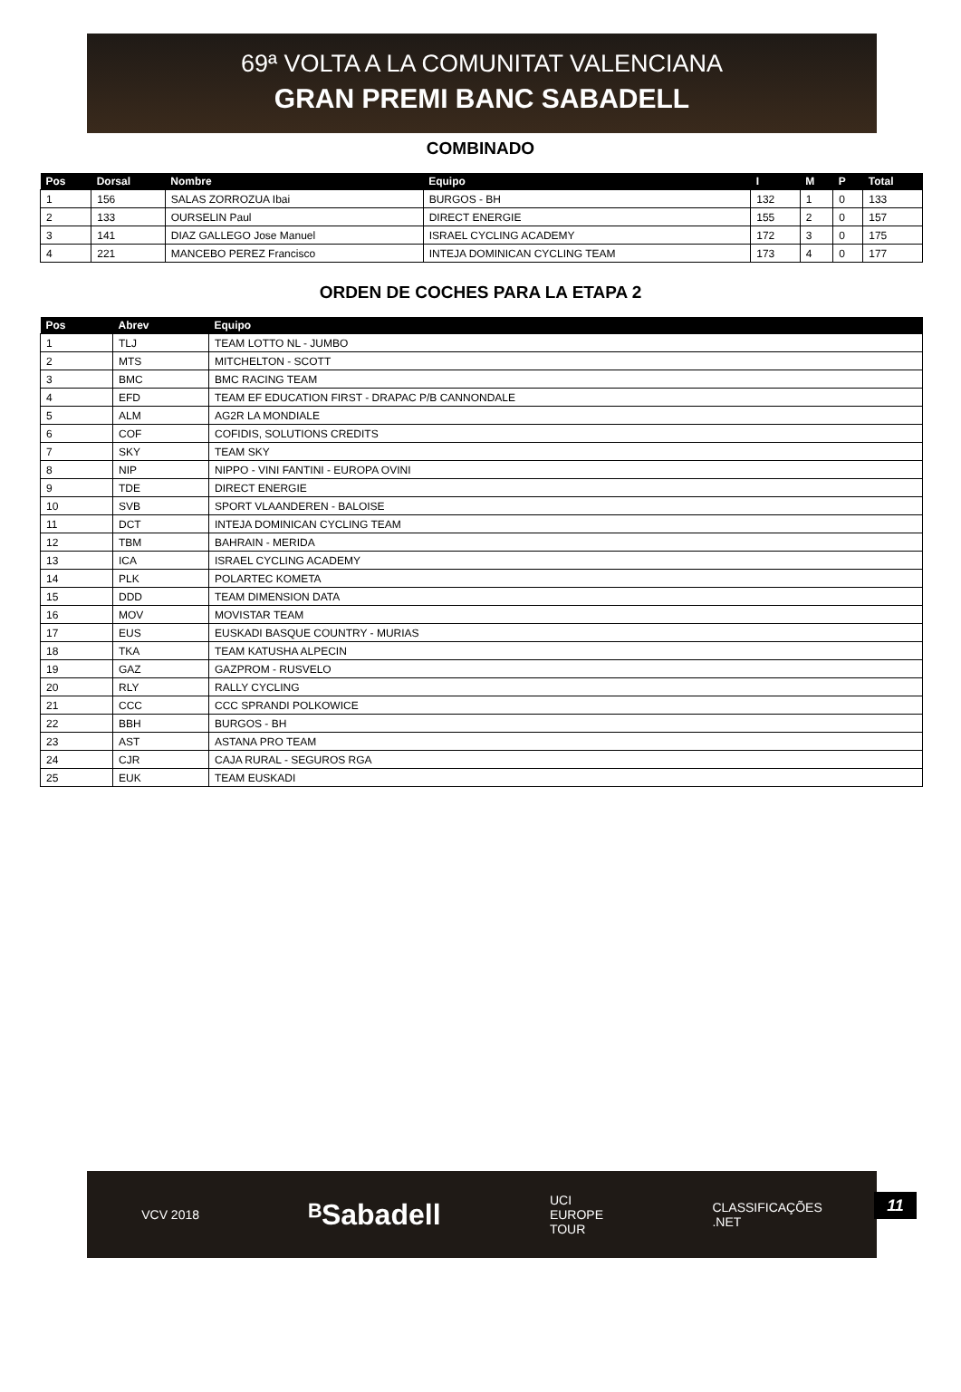69ª VOLTA A LA COMUNITAT VALENCIANA
GRAN PREMI BANC SABADELL
COMBINADO
| Pos | Dorsal | Nombre | Equipo | I | M | P | Total |
| --- | --- | --- | --- | --- | --- | --- | --- |
| 1 | 156 | SALAS ZORROZUA Ibai | BURGOS - BH | 132 | 1 | 0 | 133 |
| 2 | 133 | OURSELIN Paul | DIRECT ENERGIE | 155 | 2 | 0 | 157 |
| 3 | 141 | DIAZ GALLEGO Jose Manuel | ISRAEL CYCLING ACADEMY | 172 | 3 | 0 | 175 |
| 4 | 221 | MANCEBO PEREZ Francisco | INTEJA DOMINICAN CYCLING TEAM | 173 | 4 | 0 | 177 |
ORDEN DE COCHES PARA LA ETAPA 2
| Pos | Abrev | Equipo |
| --- | --- | --- |
| 1 | TLJ | TEAM LOTTO NL - JUMBO |
| 2 | MTS | MITCHELTON - SCOTT |
| 3 | BMC | BMC RACING TEAM |
| 4 | EFD | TEAM EF EDUCATION FIRST - DRAPAC P/B CANNONDALE |
| 5 | ALM | AG2R LA MONDIALE |
| 6 | COF | COFIDIS, SOLUTIONS CREDITS |
| 7 | SKY | TEAM SKY |
| 8 | NIP | NIPPO - VINI FANTINI - EUROPA OVINI |
| 9 | TDE | DIRECT ENERGIE |
| 10 | SVB | SPORT VLAANDEREN - BALOISE |
| 11 | DCT | INTEJA DOMINICAN CYCLING TEAM |
| 12 | TBM | BAHRAIN - MERIDA |
| 13 | ICA | ISRAEL CYCLING ACADEMY |
| 14 | PLK | POLARTEC KOMETA |
| 15 | DDD | TEAM DIMENSION DATA |
| 16 | MOV | MOVISTAR TEAM |
| 17 | EUS | EUSKADI BASQUE COUNTRY - MURIAS |
| 18 | TKA | TEAM KATUSHA ALPECIN |
| 19 | GAZ | GAZPROM - RUSVELO |
| 20 | RLY | RALLY CYCLING |
| 21 | CCC | CCC SPRANDI POLKOWICE |
| 22 | BBH | BURGOS - BH |
| 23 | AST | ASTANA PRO TEAM |
| 24 | CJR | CAJA RURAL - SEGUROS RGA |
| 25 | EUK | TEAM EUSKADI |
VCV 2018 ᴮSabadell UCI
EUROPE
TOUR CLASSIFICAÇÕES
.NET
11